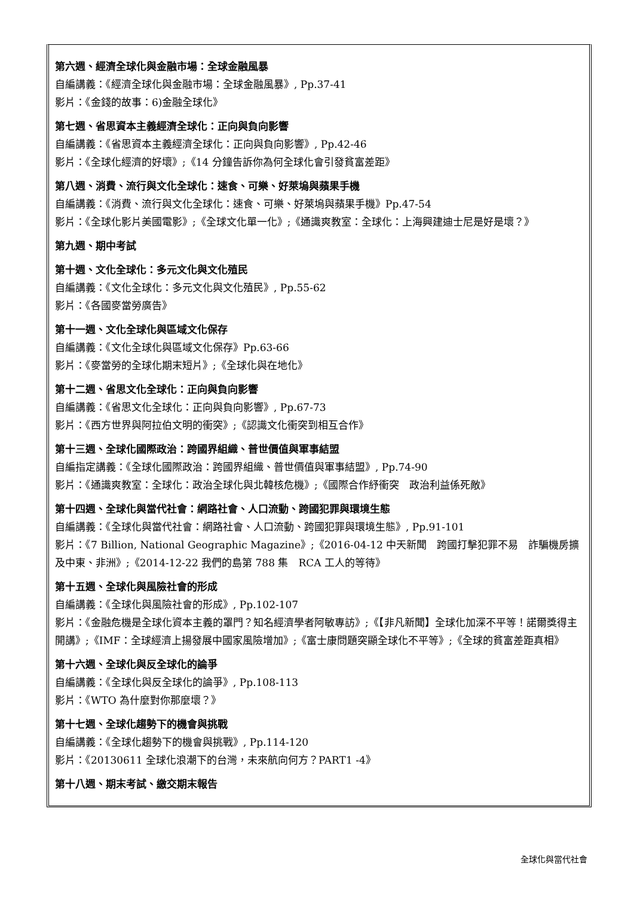第六週、經濟全球化與金融市場：全球金融風暴
自編講義：《經濟全球化與金融市場：全球金融風暴》, Pp.37-41
影片：《金錢的故事：6)金融全球化》
第七週、省思資本主義經濟全球化：正向與負向影響
自編講義：《省思資本主義經濟全球化：正向與負向影響》, Pp.42-46
影片：《全球化經濟的好壞》;《14 分鐘告訴你為何全球化會引發貧富差距》
第八週、消費、流行與文化全球化：速食、可樂、好萊塢與蘋果手機
自編講義：《消費、流行與文化全球化：速食、可樂、好萊塢與蘋果手機》Pp.47-54
影片：《全球化影片美國電影》;《全球文化單一化》;《通識爽教室：全球化：上海興建迪士尼是好是壞？》
第九週、期中考試
第十週、文化全球化：多元文化與文化殖民
自編講義：《文化全球化：多元文化與文化殖民》, Pp.55-62
影片：《各國麥當勞廣告》
第十一週、文化全球化與區域文化保存
自編講義：《文化全球化與區域文化保存》Pp.63-66
影片：《麥當勞的全球化期末短片》;《全球化與在地化》
第十二週、省思文化全球化：正向與負向影響
自編講義：《省思文化全球化：正向與負向影響》, Pp.67-73
影片：《西方世界與阿拉伯文明的衝突》;《認識文化衝突到相互合作》
第十三週、全球化國際政治：跨國界組織、普世價值與軍事結盟
自編指定講義：《全球化國際政治：跨國界組織、普世價值與軍事結盟》, Pp.74-90
影片：《通識爽教室：全球化：政治全球化與北韓核危機》;《國際合作紓衝突　政治利益係死敵》
第十四週、全球化與當代社會：網路社會、人口流動、跨國犯罪與環境生態
自編講義：《全球化與當代社會：網路社會、人口流動、跨國犯罪與環境生態》, Pp.91-101
影片：《7 Billion, National Geographic Magazine》;《2016-04-12 中天新聞　跨國打擊犯罪不易　詐騙機房擴及中東、非洲》;《2014-12-22 我們的島第 788 集　RCA 工人的等待》
第十五週、全球化與風險社會的形成
自編講義：《全球化與風險社會的形成》, Pp.102-107
影片：《金融危機是全球化資本主義的罩門？知名經濟學者阿敏專訪》;《【非凡新聞】全球化加深不平等！諾爾獎得主開講》;《IMF：全球經濟上揚發展中國家風險增加》;《富士康問題突顯全球化不平等》;《全球的貧富差距真相》
第十六週、全球化與反全球化的論爭
自編講義：《全球化與反全球化的論爭》, Pp.108-113
影片：《WTO 為什麼對你那麼壞？》
第十七週、全球化趨勢下的機會與挑戰
自編講義：《全球化趨勢下的機會與挑戰》, Pp.114-120
影片：《20130611 全球化浪潮下的台灣，未來航向何方？PART1 -4》
第十八週、期末考試、繳交期末報告
全球化與當代社會